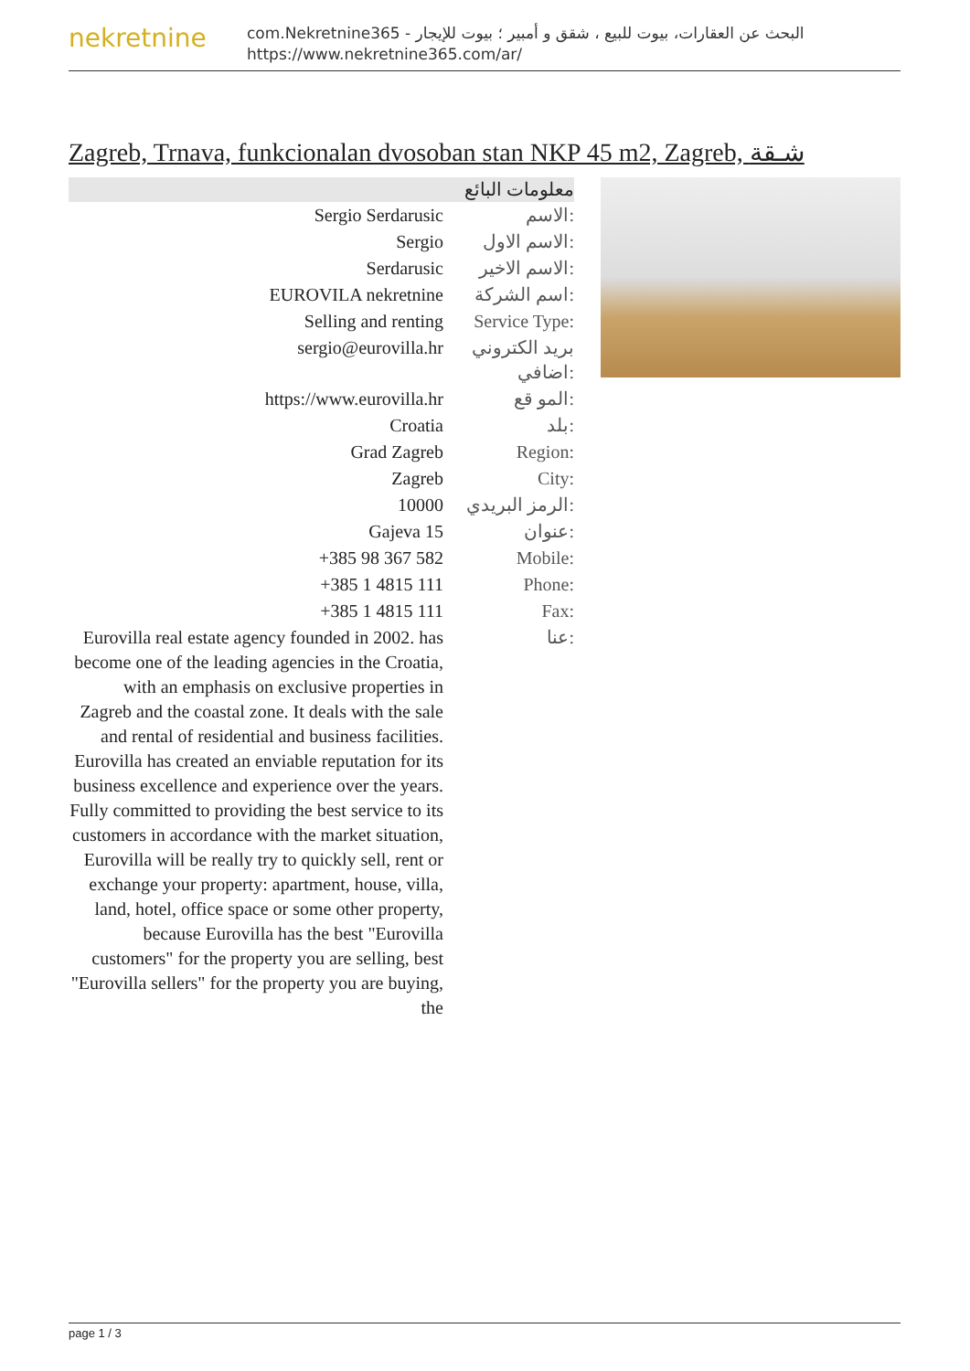nekretnine
com.Nekretnine365 - البحث عن العقارات، بيوت للبيع ، شقق و أمبير ؛ بيوت للإيجار
https://www.nekretnine365.com/ar/
Zagreb, Trnava, funkcionalan dvosoban stan NKP 45 m2, Zagreb, شـقة
معلومات البائع
| Sergio Serdarusic | الاسم: |
| Sergio | الاسم الاول: |
| Serdarusic | الاسم الاخير: |
| EUROVILA nekretnine | اسم الشركة: |
| Selling and renting | Service Type: |
| sergio@eurovilla.hr | بريد الكتروني اضافي: |
| https://www.eurovilla.hr | المو قع: |
| Croatia | بلد: |
| Grad Zagreb | Region: |
| Zagreb | City: |
| 10000 | الرمز البريدي: |
| Gajeva 15 | عنوان: |
| +385 98 367 582 | Mobile: |
| +385 1 4815 111 | Phone: |
| +385 1 4815 111 | Fax: |
| Eurovilla real estate agency founded in 2002. has become one of the leading agencies in the Croatia, with an emphasis on exclusive properties in Zagreb and the coastal zone. It deals with the sale and rental of residential and business facilities. Eurovilla has created an enviable reputation for its business excellence and experience over the years. Fully committed to providing the best service to its customers in accordance with the market situation, Eurovilla will be really try to quickly sell, rent or exchange your property: apartment, house, villa, land, hotel, office space or some other property, because Eurovilla has the best "Eurovilla customers" for the property you are selling, best "Eurovilla sellers" for the property you are buying, the | عنا: |
page 1 / 3